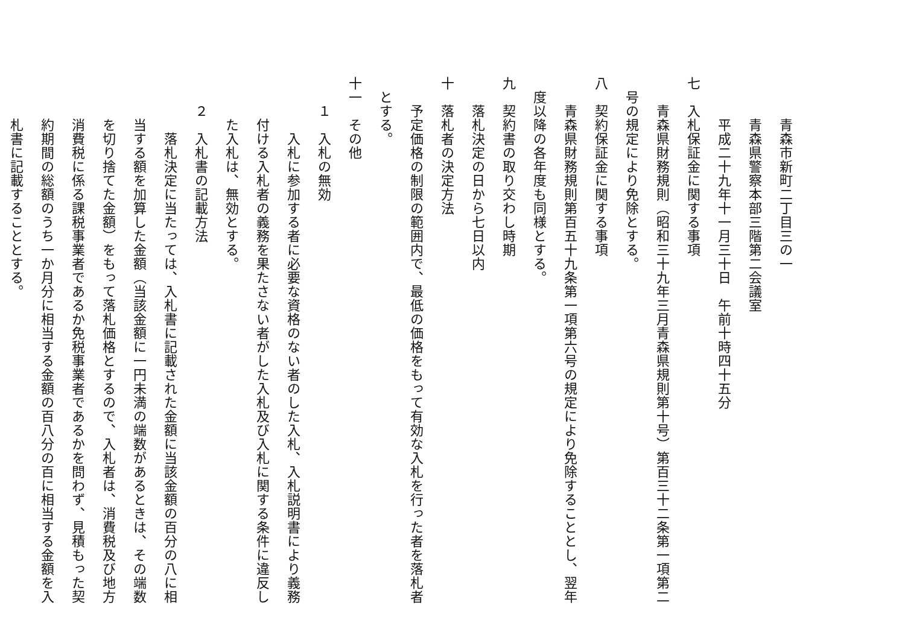青森市新町二丁目三の一
青森県警察本部三階第二会議室
平成二十九年十一月三十日　午前十時四十五分
七　入札保証金に関する事項
青森県財務規則（昭和三十九年三月青森県規則第十号）第百三十二条第一項第二
号の規定により免除とする。
八　契約保証金に関する事項
青森県財務規則第百五十九条第一項第六号の規定により免除することとし、翌年
度以降の各年度も同様とする。
九　契約書の取り交わし時期
落札決定の日から七日以内
十　落札者の決定方法
予定価格の制限の範囲内で、最低の価格をもって有効な入札を行った者を落札者
とする。
十一　その他
１　入札の無効
入札に参加する者に必要な資格のない者のした入札、入札説明書により義務
付ける入札者の義務を果たさない者がした入札及び入札に関する条件に違反し
た入札は、無効とする。
２　入札書の記載方法
落札決定に当たっては、入札書に記載された金額に当該金額の百分の八に相
当する額を加算した金額（当該金額に一円未満の端数があるときは、その端数
を切り捨てた金額）をもって落札価格とするので、入札者は、消費税及び地方
消費税に係る課税事業者であるか免税事業者であるかを問わず、見積もった契
約期間の総額のうち一か月分に相当する金額の百八分の百に相当する金額を入
札書に記載することとする。